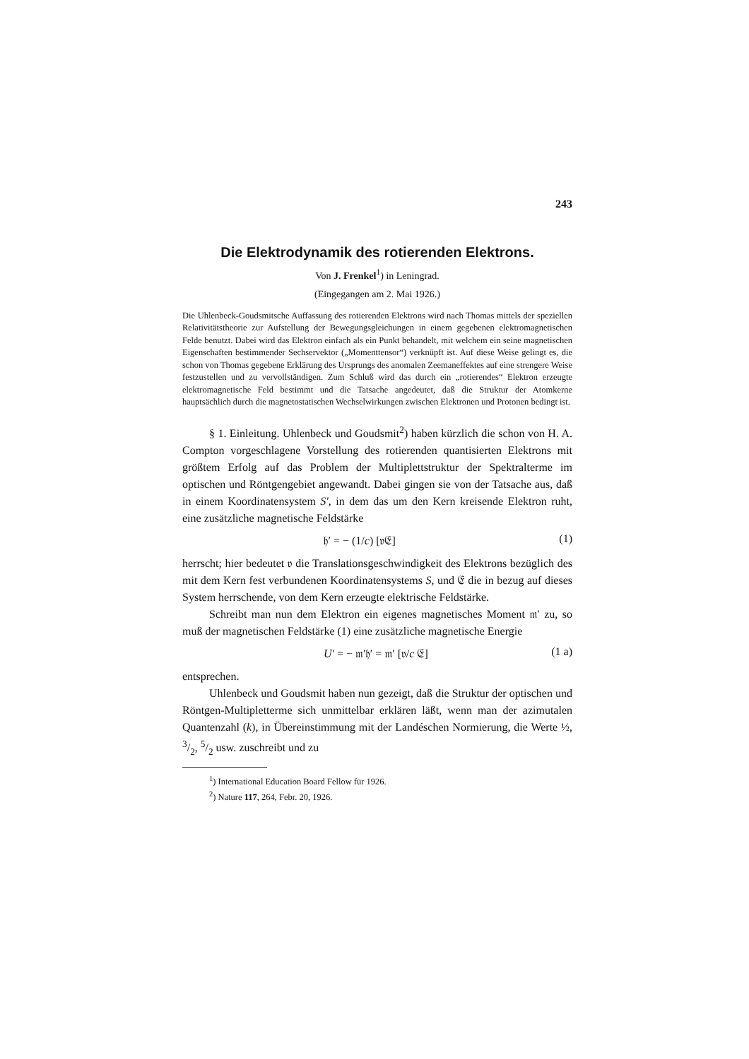243
Die Elektrodynamik des rotierenden Elektrons.
Von J. Frenkel<sup>1</sup>) in Leningrad.
(Eingegangen am 2. Mai 1926.)
Die Uhlenbeck-Goudsmitsche Auffassung des rotierenden Elektrons wird nach Thomas mittels der speziellen Relativitätstheorie zur Aufstellung der Bewegungsgleichungen in einem gegebenen elektromagnetischen Felde benutzt. Dabei wird das Elektron einfach als ein Punkt behandelt, mit welchem ein seine magnetischen Eigenschaften bestimmender Sechservektor („Momenttensor“) verknüpft ist. Auf diese Weise gelingt es, die schon von Thomas gegebene Erklärung des Ursprungs des anomalen Zeemaneffektes auf eine strengere Weise festzustellen und zu vervollständigen. Zum Schluß wird das durch ein „rotierendes“ Elektron erzeugte elektromagnetische Feld bestimmt und die Tatsache angedeutet, daß die Struktur der Atomkerne hauptsächlich durch die magnetostatischen Wechselwirkungen zwischen Elektronen und Protonen bedingt ist.
§ 1. Einleitung. Uhlenbeck und Goudsmit<sup>2</sup>) haben kürzlich die schon von H. A. Compton vorgeschlagene Vorstellung des rotierenden quantisierten Elektrons mit größtem Erfolg auf das Problem der Multiplettstruktur der Spektralterme im optischen und Röntgengebiet angewandt. Dabei gingen sie von der Tatsache aus, daß in einem Koordinatensystem S′, in dem das um den Kern kreisende Elektron ruht, eine zusätzliche magnetische Feldstärke
𝔥′ = − (1/c) [𝔳𝔈] (1)
herrscht; hier bedeutet 𝔳 die Translationsgeschwindigkeit des Elektrons bezüglich des mit dem Kern fest verbundenen Koordinatensystems S, und 𝔈 die in bezug auf dieses System herrschende, von dem Kern erzeugte elektrische Feldstärke.
Schreibt man nun dem Elektron ein eigenes magnetisches Moment 𝔪′ zu, so muß der magnetischen Feldstärke (1) eine zusätzliche magnetische Energie
U′ = − 𝔪′𝔥′ = 𝔪′ [𝔳/c 𝔈] (1 a)
entsprechen.
Uhlenbeck und Goudsmit haben nun gezeigt, daß die Struktur der optischen und Röntgen-Multipletterme sich unmittelbar erklären läßt, wenn man der azimutalen Quantenzahl (k), in Übereinstimmung mit der Landéschen Normierung, die Werte ½, 3/2, 5/2 usw. zuschreibt und zu
<sup>1</sup>) International Education Board Fellow für 1926.
<sup>2</sup>) Nature 117, 264, Febr. 20, 1926.